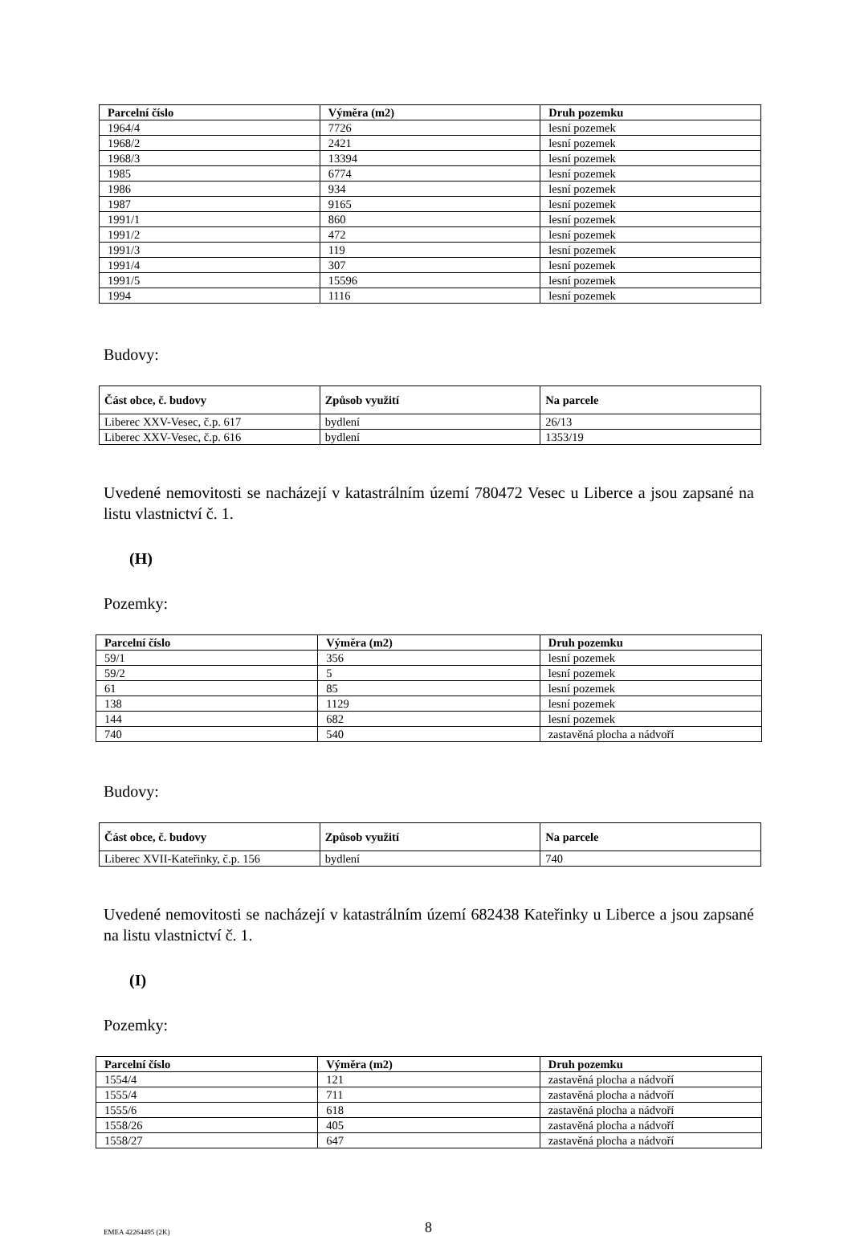| Parcelní číslo | Výměra (m2) | Druh pozemku |
| --- | --- | --- |
| 1964/4 | 7726 | lesní pozemek |
| 1968/2 | 2421 | lesní pozemek |
| 1968/3 | 13394 | lesní pozemek |
| 1985 | 6774 | lesní pozemek |
| 1986 | 934 | lesní pozemek |
| 1987 | 9165 | lesní pozemek |
| 1991/1 | 860 | lesní pozemek |
| 1991/2 | 472 | lesní pozemek |
| 1991/3 | 119 | lesní pozemek |
| 1991/4 | 307 | lesní pozemek |
| 1991/5 | 15596 | lesní pozemek |
| 1994 | 1116 | lesní pozemek |
Budovy:
| Část obce, č. budovy | Způsob využití | Na parcele |
| --- | --- | --- |
| Liberec XXV-Vesec, č.p. 617 | bydlení | 26/13 |
| Liberec XXV-Vesec, č.p. 616 | bydlení | 1353/19 |
Uvedené nemovitosti se nacházejí v katastrálním území 780472 Vesec u Liberce a jsou zapsané na listu vlastnictví č. 1.
(H)
Pozemky:
| Parcelní číslo | Výměra (m2) | Druh pozemku |
| --- | --- | --- |
| 59/1 | 356 | lesní pozemek |
| 59/2 | 5 | lesní pozemek |
| 61 | 85 | lesní pozemek |
| 138 | 1129 | lesní pozemek |
| 144 | 682 | lesní pozemek |
| 740 | 540 | zastavěná plocha a nádvoří |
Budovy:
| Část obce, č. budovy | Způsob využití | Na parcele |
| --- | --- | --- |
| Liberec XVII-Kateřinky, č.p. 156 | bydlení | 740 |
Uvedené nemovitosti se nacházejí v katastrálním území 682438 Kateřinky u Liberce a jsou zapsané na listu vlastnictví č. 1.
(I)
Pozemky:
| Parcelní číslo | Výměra (m2) | Druh pozemku |
| --- | --- | --- |
| 1554/4 | 121 | zastavěná plocha a nádvoří |
| 1555/4 | 711 | zastavěná plocha a nádvoří |
| 1555/6 | 618 | zastavěná plocha a nádvoří |
| 1558/26 | 405 | zastavěná plocha a nádvoří |
| 1558/27 | 647 | zastavěná plocha a nádvoří |
EMEA 42264495 (2K) 8